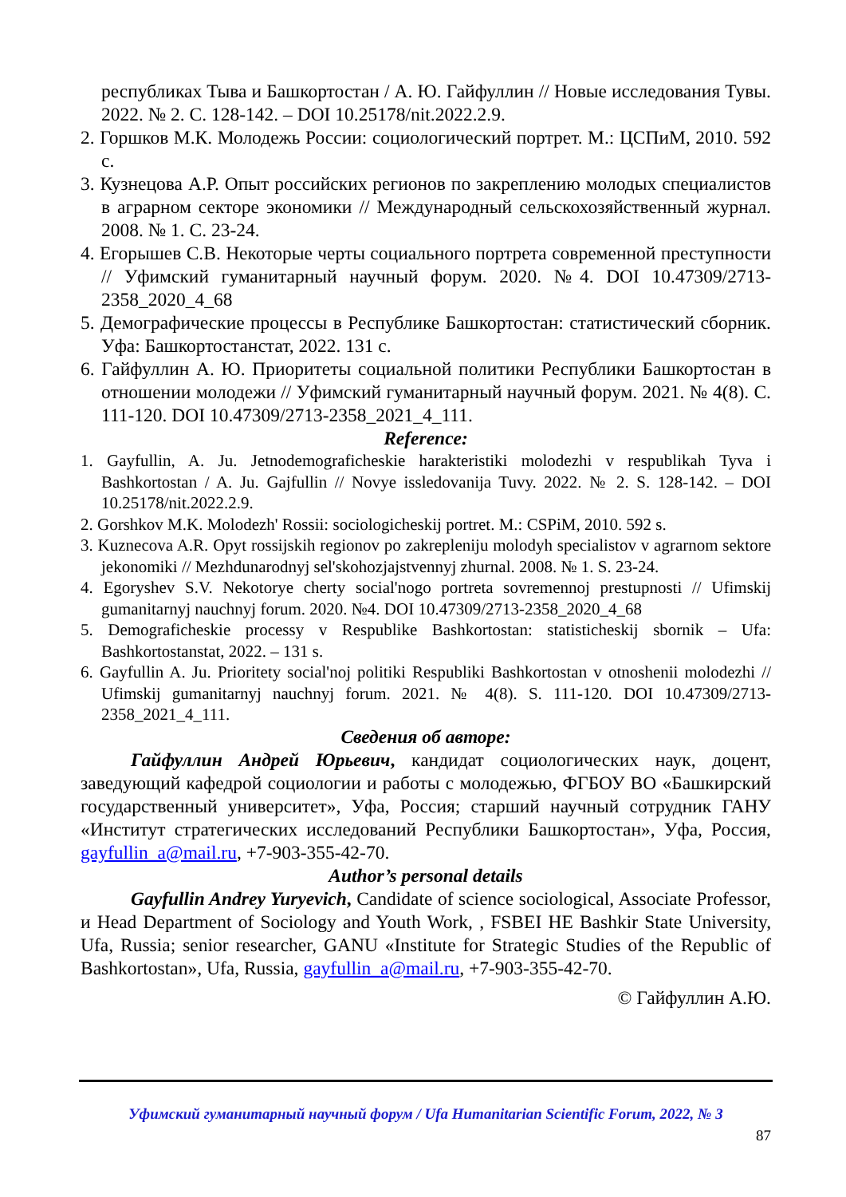республиках Тыва и Башкортостан / А. Ю. Гайфуллин // Новые исследования Тувы. 2022. № 2. С. 128-142. – DOI 10.25178/nit.2022.2.9.
2. Горшков М.К. Молодежь России: социологический портрет. М.: ЦСПиМ, 2010. 592 с.
3. Кузнецова А.Р. Опыт российских регионов по закреплению молодых специалистов в аграрном секторе экономики // Международный сельскохозяйственный журнал. 2008. № 1. С. 23-24.
4. Егорышев С.В. Некоторые черты социального портрета современной преступности // Уфимский гуманитарный научный форум. 2020. №4. DOI 10.47309/2713-2358_2020_4_68
5. Демографические процессы в Республике Башкортостан: статистический сборник. Уфа: Башкортостанстат, 2022. 131 с.
6. Гайфуллин А. Ю. Приоритеты социальной политики Республики Башкортостан в отношении молодежи // Уфимский гуманитарный научный форум. 2021. № 4(8). С. 111-120. DOI 10.47309/2713-2358_2021_4_111.
Reference:
1. Gayfullin, A. Ju. Jetnodemograficheskie harakteristiki molodezhi v respublikah Tyva i Bashkortostan / A. Ju. Gajfullin // Novye issledovanija Tuvy. 2022. № 2. S. 128-142. – DOI 10.25178/nit.2022.2.9.
2. Gorshkov M.K. Molodezh' Rossii: sociologicheskij portret. M.: CSPiM, 2010. 592 s.
3. Kuznecova A.R. Opyt rossijskih regionov po zakrepleniju molodyh specialistov v agrarnom sektore jekonomiki // Mezhdunarodnyj sel'skohozjajstvennyj zhurnal. 2008. № 1. S. 23-24.
4. Egoryshev S.V. Nekotorye cherty social'nogo portreta sovremennoj prestupnosti // Ufimskij gumanitarnyj nauchnyj forum. 2020. №4. DOI 10.47309/2713-2358_2020_4_68
5. Demograficheskie processy v Respublike Bashkortostan: statisticheskij sbornik – Ufa: Bashkortostanstat, 2022. – 131 s.
6. Gayfullin A. Ju. Prioritety social'noj politiki Respubliki Bashkortostan v otnoshenii molodezhi // Ufimskij gumanitarnyj nauchnyj forum. 2021. № 4(8). S. 111-120. DOI 10.47309/2713-2358_2021_4_111.
Сведения об авторе:
Гайфуллин Андрей Юрьевич, кандидат социологических наук, доцент, заведующий кафедрой социологии и работы с молодежью, ФГБОУ ВО «Башкирский государственный университет», Уфа, Россия; старший научный сотрудник ГАНУ «Институт стратегических исследований Республики Башкортостан», Уфа, Россия, gayfullin_a@mail.ru, +7-903-355-42-70.
Author’s personal details
Gayfullin Andrey Yuryevich, Candidate of science sociological, Associate Professor, и Head Department of Sociology and Youth Work, , FSBEI HE Bashkir State University, Ufa, Russia; senior researcher, GANU «Institute for Strategic Studies of the Republic of Bashkortostan», Ufa, Russia, gayfullin_a@mail.ru, +7-903-355-42-70.
© Гайфуллин А.Ю.
Уфимский гуманитарный научный форум / Ufa Humanitarian Scientific Forum, 2022, № 3
87